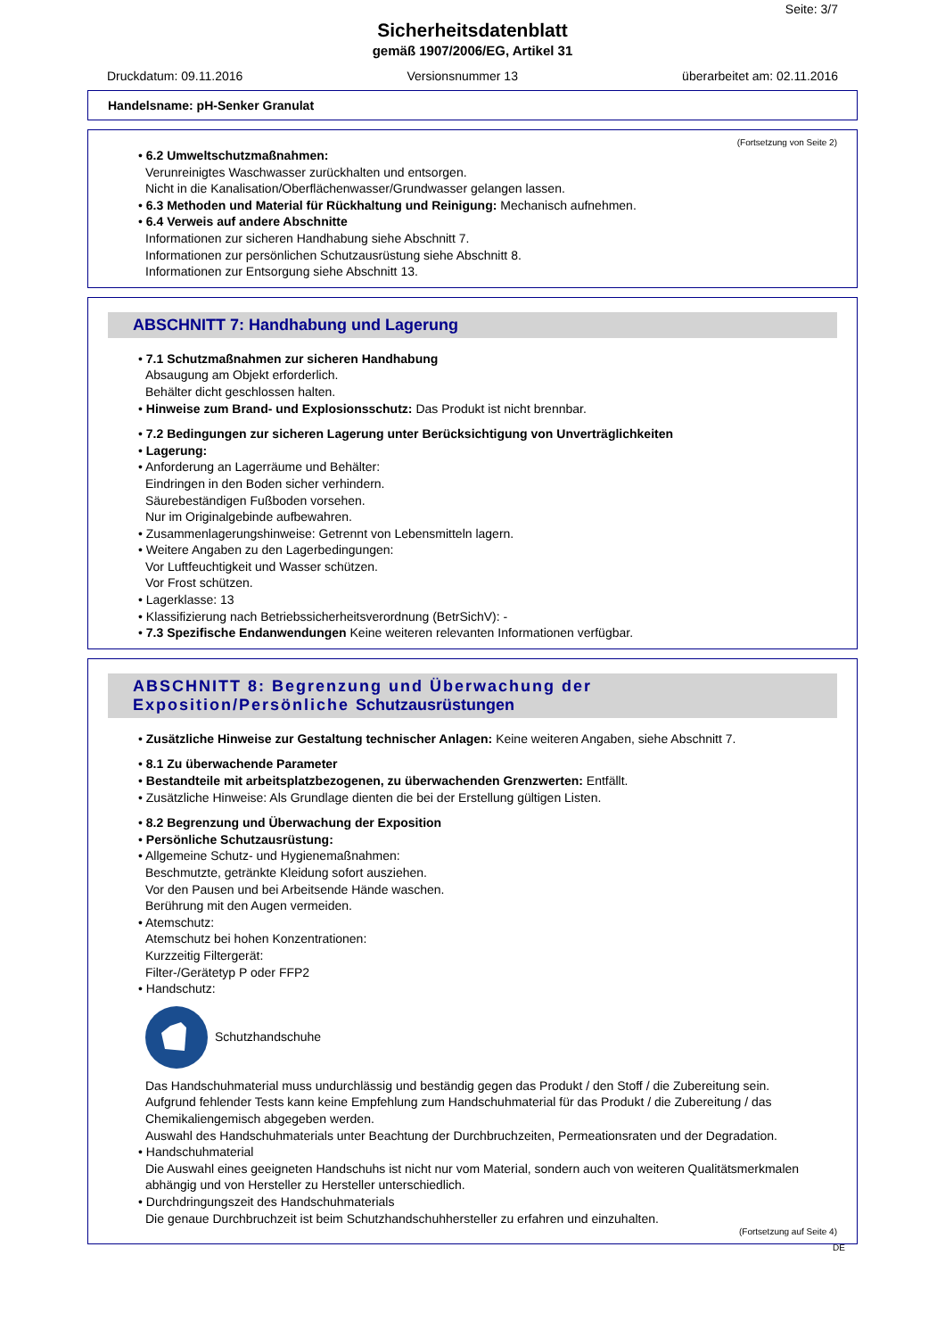Seite: 3/7
Sicherheitsdatenblatt
gemäß 1907/2006/EG, Artikel 31
Druckdatum: 09.11.2016 Versionsnummer 13 überarbeitet am: 02.11.2016
Handelsname: pH-Senker Granulat
(Fortsetzung von Seite 2)
• 6.2 Umweltschutzmaßnahmen:
Verunreinigtes Waschwasser zurückhalten und entsorgen.
Nicht in die Kanalisation/Oberflächenwasser/Grundwasser gelangen lassen.
• 6.3 Methoden und Material für Rückhaltung und Reinigung: Mechanisch aufnehmen.
• 6.4 Verweis auf andere Abschnitte
Informationen zur sicheren Handhabung siehe Abschnitt 7.
Informationen zur persönlichen Schutzausrüstung siehe Abschnitt 8.
Informationen zur Entsorgung siehe Abschnitt 13.
ABSCHNITT 7: Handhabung und Lagerung
• 7.1 Schutzmaßnahmen zur sicheren Handhabung
Absaugung am Objekt erforderlich.
Behälter dicht geschlossen halten.
• Hinweise zum Brand- und Explosionsschutz: Das Produkt ist nicht brennbar.
• 7.2 Bedingungen zur sicheren Lagerung unter Berücksichtigung von Unverträglichkeiten
• Lagerung:
• Anforderung an Lagerräume und Behälter:
Eindringen in den Boden sicher verhindern.
Säurebeständigen Fußboden vorsehen.
Nur im Originalgebinde aufbewahren.
• Zusammenlagerungshinweise: Getrennt von Lebensmitteln lagern.
• Weitere Angaben zu den Lagerbedingungen:
Vor Luftfeuchtigkeit und Wasser schützen.
Vor Frost schützen.
• Lagerklasse: 13
• Klassifizierung nach Betriebssicherheitsverordnung (BetrSichV): -
• 7.3 Spezifische Endanwendungen Keine weiteren relevanten Informationen verfügbar.
ABSCHNITT 8: Begrenzung und Überwachung der Exposition/Persönliche Schutzausrüstungen
• Zusätzliche Hinweise zur Gestaltung technischer Anlagen: Keine weiteren Angaben, siehe Abschnitt 7.
• 8.1 Zu überwachende Parameter
• Bestandteile mit arbeitsplatzbezogenen, zu überwachenden Grenzwerten: Entfällt.
• Zusätzliche Hinweise: Als Grundlage dienten die bei der Erstellung gültigen Listen.
• 8.2 Begrenzung und Überwachung der Exposition
• Persönliche Schutzausrüstung:
• Allgemeine Schutz- und Hygienemaßnahmen:
Beschmutzte, getränkte Kleidung sofort ausziehen.
Vor den Pausen und bei Arbeitsende Hände waschen.
Berührung mit den Augen vermeiden.
• Atemschutz:
Atemschutz bei hohen Konzentrationen:
Kurzzeitig Filtergerät:
Filter-/Gerätetyp P oder FFP2
• Handschutz:
Schutzhandschuhe
Das Handschuhmaterial muss undurchlässig und beständig gegen das Produkt / den Stoff / die Zubereitung sein.
Aufgrund fehlender Tests kann keine Empfehlung zum Handschuhmaterial für das Produkt / die Zubereitung / das Chemikaliengemisch abgegeben werden.
Auswahl des Handschuhmaterials unter Beachtung der Durchbruchzeiten, Permeationsraten und der Degradation.
• Handschuhmaterial
Die Auswahl eines geeigneten Handschuhs ist nicht nur vom Material, sondern auch von weiteren Qualitätsmerkmalen abhängig und von Hersteller zu Hersteller unterschiedlich.
• Durchdringungszeit des Handschuhmaterials
Die genaue Durchbruchzeit ist beim Schutzhandschuhhersteller zu erfahren und einzuhalten.
(Fortsetzung auf Seite 4)
DE